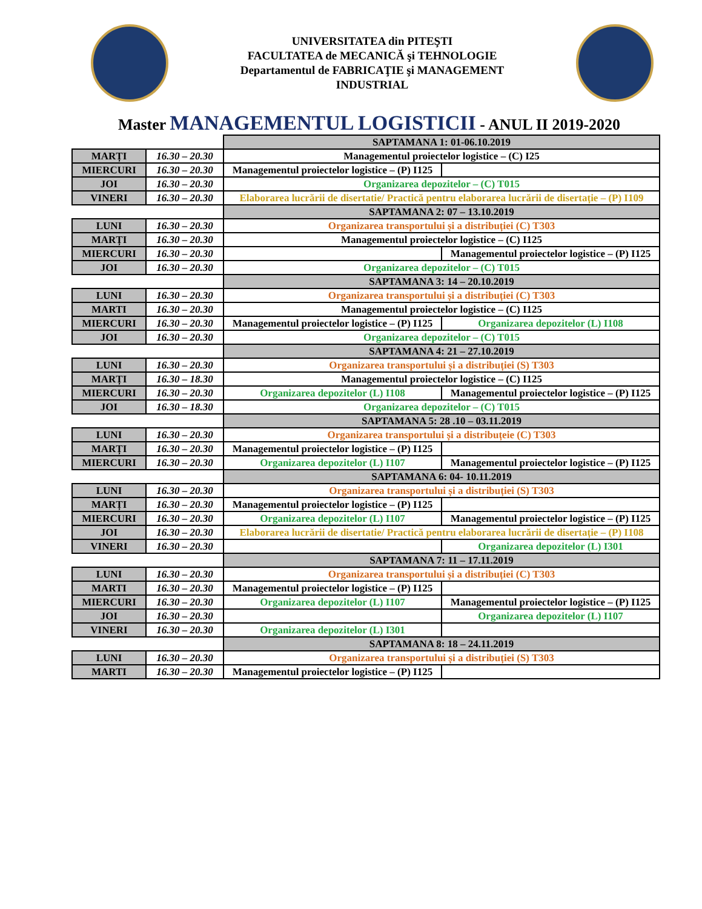UNIVERSITATEA din PITEŞTI
FACULTATEA de MECANICĂ şi TEHNOLOGIE
Departamentul de FABRICAŢIE şi MANAGEMENT
INDUSTRIAL
Master MANAGEMENTUL LOGISTICII - ANUL II 2019-2020
| | | SAPTAMANA 1: 01-06.10.2019 | |
| MARȚI | 16.30 – 20.30 | Managementul proiectelor logistice – (C) I25 | |
| MIERCURI | 16.30 – 20.30 | Managementul proiectelor logistice – (P) I125 | |
| JOI | 16.30 – 20.30 | Organizarea depozitelor – (C) T015 | |
| VINERI | 16.30 – 20.30 | Elaborarea lucrării de disertatie/ Practică pentru elaborarea lucrării de disertație – (P) I109 | |
| | | SAPTAMANA 2: 07 – 13.10.2019 | |
| LUNI | 16.30 – 20.30 | Organizarea transportului și a distribuției (C) T303 | |
| MARȚI | 16.30 – 20.30 | Managementul proiectelor logistice – (C) I125 | |
| MIERCURI | 16.30 – 20.30 | | Managementul proiectelor logistice – (P) I125 |
| JOI | 16.30 – 20.30 | Organizarea depozitelor – (C) T015 | |
| | | SAPTAMANA 3: 14 – 20.10.2019 | |
| LUNI | 16.30 – 20.30 | Organizarea transportului și a distribuției (C) T303 | |
| MARTI | 16.30 – 20.30 | Managementul proiectelor logistice – (C) I125 | |
| MIERCURI | 16.30 – 20.30 | Managementul proiectelor logistice – (P) I125 | Organizarea depozitelor (L) I108 |
| JOI | 16.30 – 20.30 | Organizarea depozitelor – (C) T015 | |
| | | SAPTAMANA 4: 21 – 27.10.2019 | |
| LUNI | 16.30 – 20.30 | Organizarea transportului și a distribuției (S) T303 | |
| MARȚI | 16.30 – 18.30 | Managementul proiectelor logistice – (C) I125 | |
| MIERCURI | 16.30 – 20.30 | Organizarea depozitelor (L) I108 | Managementul proiectelor logistice – (P) I125 |
| JOI | 16.30 – 18.30 | Organizarea depozitelor – (C) T015 | |
| | | SAPTAMANA 5: 28 .10 – 03.11.2019 | |
| LUNI | 16.30 – 20.30 | Organizarea transportului și a distribuțeie (C) T303 | |
| MARȚI | 16.30 – 20.30 | Managementul proiectelor logistice – (P) I125 | |
| MIERCURI | 16.30 – 20.30 | Organizarea depozitelor (L) I107 | Managementul proiectelor logistice – (P) I125 |
| | | SAPTAMANA 6: 04- 10.11.2019 | |
| LUNI | 16.30 – 20.30 | Organizarea transportului și a distribuției (S) T303 | |
| MARȚI | 16.30 – 20.30 | Managementul proiectelor logistice – (P) I125 | |
| MIERCURI | 16.30 – 20.30 | Organizarea depozitelor (L) I107 | Managementul proiectelor logistice – (P) I125 |
| JOI | 16.30 – 20.30 | Elaborarea lucrării de disertatie/ Practică pentru elaborarea lucrării de disertație – (P) I108 | |
| VINERI | 16.30 – 20.30 | | Organizarea depozitelor (L) I301 |
| | | SAPTAMANA 7: 11 – 17.11.2019 | |
| LUNI | 16.30 – 20.30 | Organizarea transportului și a distribuției (C) T303 | |
| MARTI | 16.30 – 20.30 | Managementul proiectelor logistice – (P) I125 | |
| MIERCURI | 16.30 – 20.30 | Organizarea depozitelor (L) I107 | Managementul proiectelor logistice – (P) I125 |
| JOI | 16.30 – 20.30 | | Organizarea depozitelor (L) I107 |
| VINERI | 16.30 – 20.30 | Organizarea depozitelor (L) I301 | |
| | | SAPTAMANA 8: 18 – 24.11.2019 | |
| LUNI | 16.30 – 20.30 | Organizarea transportului și a distribuției (S) T303 | |
| MARTI | 16.30 – 20.30 | Managementul proiectelor logistice – (P) I125 | |